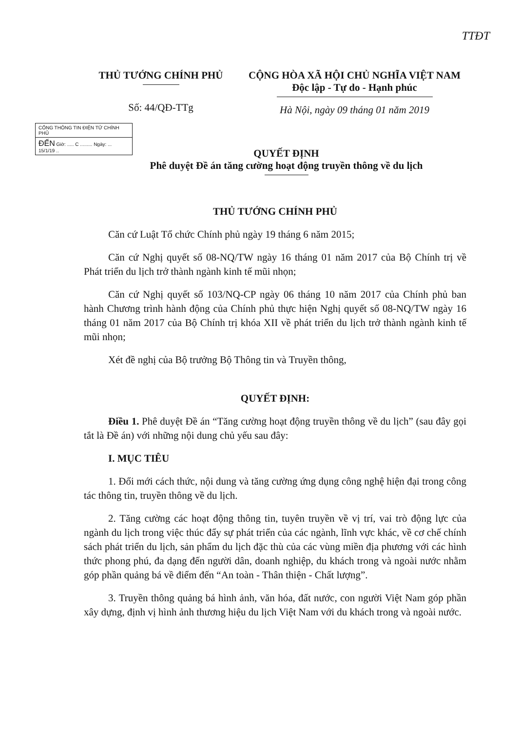TTĐT
THỦ TƯỚNG CHÍNH PHỦ
Số: 44/QĐ-TTg
CỘNG HÒA XÃ HỘI CHỦ NGHĨA VIỆT NAM
Độc lập - Tự do - Hạnh phúc
Hà Nội, ngày 09 tháng 01 năm 2019
CỔNG THÔNG TIN ĐIỆN TỬ CHÍNH PHỦ
ĐẾN Giờ: ..... C ......... Ngày: ... 15/1/19 ..
QUYẾT ĐỊNH
Phê duyệt Đề án tăng cường hoạt động truyền thông về du lịch
THỦ TƯỚNG CHÍNH PHỦ
Căn cứ Luật Tổ chức Chính phủ ngày 19 tháng 6 năm 2015;
Căn cứ Nghị quyết số 08-NQ/TW ngày 16 tháng 01 năm 2017 của Bộ Chính trị về Phát triển du lịch trở thành ngành kinh tế mũi nhọn;
Căn cứ Nghị quyết số 103/NQ-CP ngày 06 tháng 10 năm 2017 của Chính phủ ban hành Chương trình hành động của Chính phủ thực hiện Nghị quyết số 08-NQ/TW ngày 16 tháng 01 năm 2017 của Bộ Chính trị khóa XII về phát triển du lịch trở thành ngành kinh tế mũi nhọn;
Xét đề nghị của Bộ trưởng Bộ Thông tin và Truyền thông,
QUYẾT ĐỊNH:
Điều 1. Phê duyệt Đề án “Tăng cường hoạt động truyền thông về du lịch” (sau đây gọi tắt là Đề án) với những nội dung chủ yếu sau đây:
I. MỤC TIÊU
1. Đổi mới cách thức, nội dung và tăng cường ứng dụng công nghệ hiện đại trong công tác thông tin, truyền thông về du lịch.
2. Tăng cường các hoạt động thông tin, tuyên truyền về vị trí, vai trò động lực của ngành du lịch trong việc thúc đẩy sự phát triển của các ngành, lĩnh vực khác, về cơ chế chính sách phát triển du lịch, sản phẩm du lịch đặc thù của các vùng miền địa phương với các hình thức phong phú, đa dạng đến người dân, doanh nghiệp, du khách trong và ngoài nước nhằm góp phần quảng bá về điểm đến “An toàn - Thân thiện - Chất lượng”.
3. Truyền thông quảng bá hình ảnh, văn hóa, đất nước, con người Việt Nam góp phần xây dựng, định vị hình ảnh thương hiệu du lịch Việt Nam với du khách trong và ngoài nước.